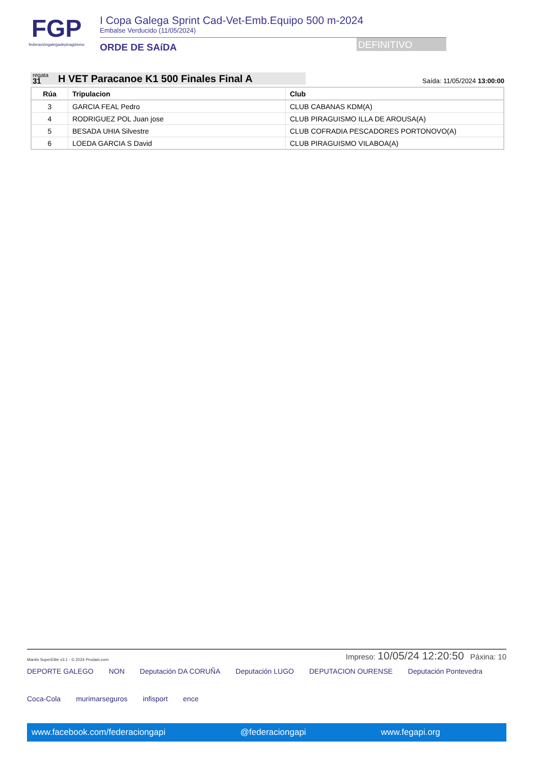FGP
federacióngalegadepiragüismo
I Copa Galega Sprint Cad-Vet-Emb.Equipo 500 m-2024
Embalse Verducido (11/05/2024)
ORDE DE SAíDA
DEFINITIVO
regata
31
H VET Paracanoe K1 500 Finales Final A
Saída: 11/05/2024 13:00:00
| Rúa | Tripulacion | Club |
| --- | --- | --- |
| 3 | GARCIA FEAL Pedro | CLUB CABANAS KDM(A) |
| 4 | RODRIGUEZ POL Juan jose | CLUB PIRAGUISMO ILLA DE AROUSA(A) |
| 5 | BESADA UHIA Silvestre | CLUB COFRADIA PESCADORES PORTONOVO(A) |
| 6 | LOEDA GARCIA S David | CLUB PIRAGUISMO VILABOA(A) |
Mantis SuperElite v3.1 - © 2024 Prodain.com
Impreso: 10/05/24 12:20:50 Páxina: 10
DEPORTE GALEGO NON Deputación DA CORUÑA Deputación LUGO DEPUTACION OURENSE Deputación Pontevedra Coca-Cola murimarseguros infisport ence
www.facebook.com/federaciongapi @federaciongapi www.fegapi.org